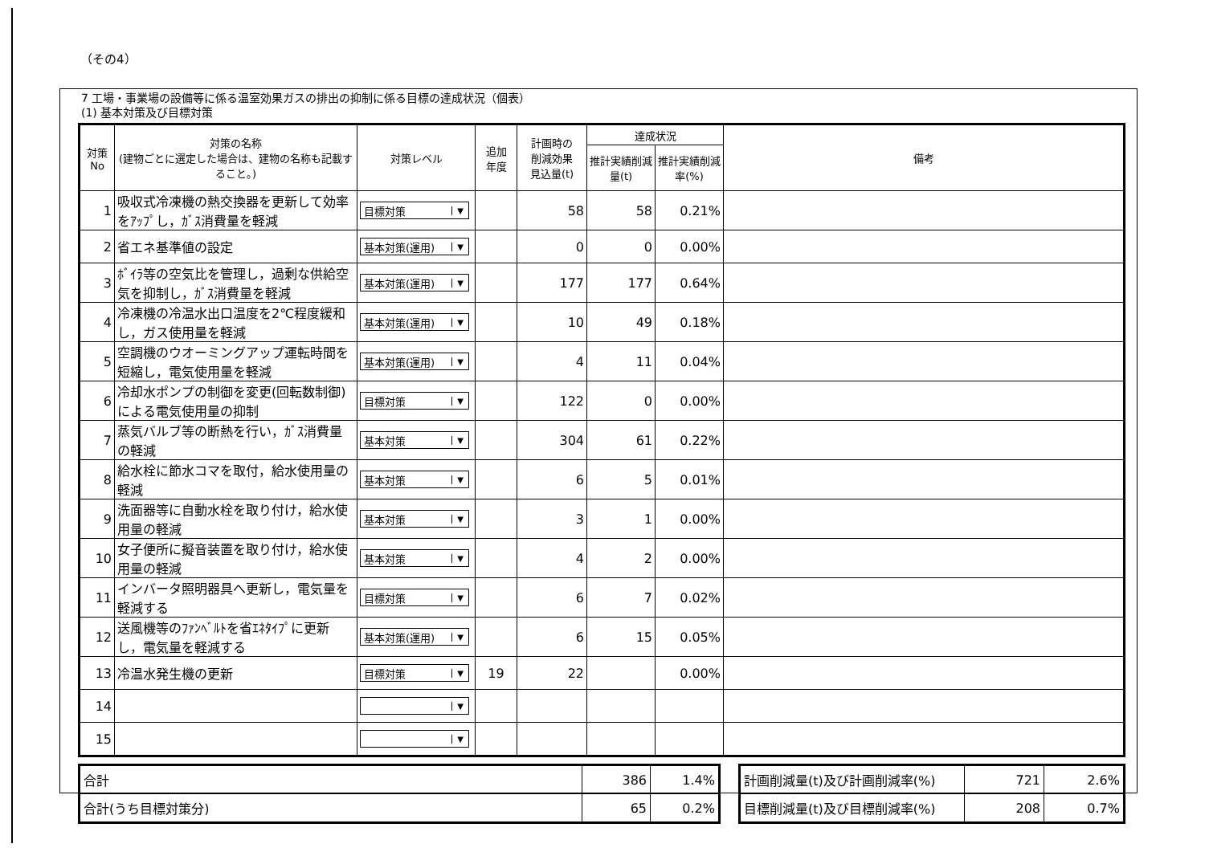（その4）
7 工場・事業場の設備等に係る温室効果ガスの排出の抑制に係る目標の達成状況（個表）
(1) 基本対策及び目標対策
| 対策 No | 対策の名称 (建物ごとに選定した場合は、建物の名称も記載すること。) | 対策レベル | 追加 年度 | 計画時の 削減効果 見込量(t) | 達成状況 | | 備考 |
| --- | --- | --- | --- | --- | --- | --- | --- |
| | | | | | 推計実績削減量(t) | 推計実績削減率(%) | |
| 1 | 吸収式冷凍機の熱交換器を更新して効率をｱｯﾌﾟし，ｶﾞｽ消費量を軽減 | 目標対策 ▼ | | 58 | 58 | 0.21% | |
| 2 | 省エネ基準値の設定 | 基本対策(運用) ▼ | | 0 | 0 | 0.00% | |
| 3 | ﾎﾞｲﾗ等の空気比を管理し，過剰な供給空気を抑制し，ｶﾞｽ消費量を軽減 | 基本対策(運用) ▼ | | 177 | 177 | 0.64% | |
| 4 | 冷凍機の冷温水出口温度を2℃程度緩和し，ガス使用量を軽減 | 基本対策(運用) ▼ | | 10 | 49 | 0.18% | |
| 5 | 空調機のウオーミングアップ運転時間を短縮し，電気使用量を軽減 | 基本対策(運用) ▼ | | 4 | 11 | 0.04% | |
| 6 | 冷却水ポンプの制御を変更(回転数制御)による電気使用量の抑制 | 目標対策 ▼ | | 122 | 0 | 0.00% | |
| 7 | 蒸気バルブ等の断熱を行い，ｶﾞｽ消費量の軽減 | 基本対策 ▼ | | 304 | 61 | 0.22% | |
| 8 | 給水栓に節水コマを取付，給水使用量の軽減 | 基本対策 ▼ | | 6 | 5 | 0.01% | |
| 9 | 洗面器等に自動水栓を取り付け，給水使用量の軽減 | 基本対策 ▼ | | 3 | 1 | 0.00% | |
| 10 | 女子便所に擬音装置を取り付け，給水使用量の軽減 | 基本対策 ▼ | | 4 | 2 | 0.00% | |
| 11 | インバータ照明器具へ更新し，電気量を軽減する | 目標対策 ▼ | | 6 | 7 | 0.02% | |
| 12 | 送風機等のﾌｧﾝﾍﾞﾙﾄを省ｴﾈﾀｲﾌﾟに更新し，電気量を軽減する | 基本対策(運用) ▼ | | 6 | 15 | 0.05% | |
| 13 | 冷温水発生機の更新 | 目標対策 ▼ | 19 | 22 | | 0.00% | |
| 14 | | ▼ | | | | | |
| 15 | | ▼ | | | | | |
| 合計 | 386 | 1.4% |
| 合計(うち目標対策分) | 65 | 0.2% |
| 計画削減量(t)及び計画削減率(%) | 721 | 2.6% |
| 目標削減量(t)及び目標削減率(%) | 208 | 0.7% |